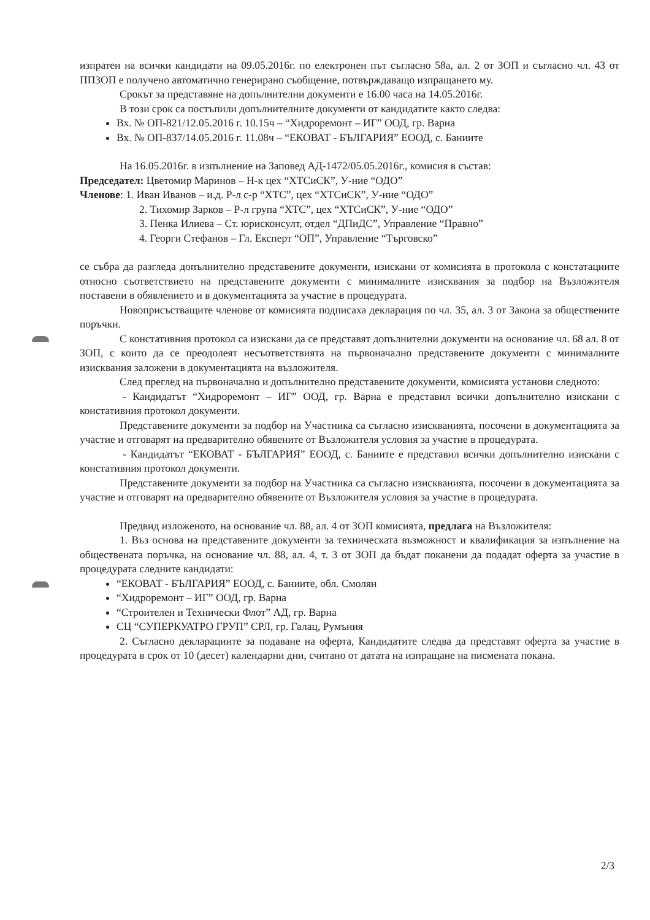изпратен на всички кандидати на 09.05.2016г. по електронен път съгласно 58а, ал. 2 от ЗОП и съгласно чл. 43 от ППЗОП е получено автоматично генерирано съобщение, потвърждаващо изпращането му.
Срокът за представяне на допълнителни документи е 16.00 часа на 14.05.2016г.
В този срок са постъпили допълнителните документи от кандидатите както следва:
Вх. № ОП-821/12.05.2016 г. 10.15ч – “Хидроремонт – ИГ” ООД, гр. Варна
Вх. № ОП-837/14.05.2016 г. 11.08ч – “ЕКОВАТ - БЪЛГАРИЯ” ЕООД, с. Баниите
На 16.05.2016г. в изпълнение на Заповед АД-1472/05.05.2016г., комисия в състав:
Председател: Цветомир Маринов – Н-к цех “ХТСиСК”, У-ние “ОДО”
Членове: 1. Иван Иванов – и.д. Р-л с-р “ХТС”, цех “ХТСиСК”, У-ние “ОДО”
2. Тихомир Зарков – Р-л група “ХТС”, цех “ХТСиСК”, У-ние “ОДО”
3. Пенка Илиева – Ст. юрисконсулт, отдел “ДПиДС”, Управление “Правно”
4. Георги Стефанов – Гл. Експерт “ОП”, Управление “Търговско”
се събра да разгледа допълнително представените документи, изискани от комисията в протокола с констатациите относно съответствието на представените документи с минималните изисквания за подбор на Възложителя поставени в обявлението и в документацията за участие в процедурата.
Новоприсъстващите членове от комисията подписаха декларация по чл. 35, ал. 3 от Закона за обществените поръчки.
С констативния протокол са изискани да се представят допълнителни документи на основание чл. 68 ал. 8 от ЗОП, с които да се преодолеят несъответствията на първоначално представените документи с минималните изисквания заложени в документацията на възложителя.
След преглед на първоначално и допълнително представените документи, комисията установи следното:
- Кандидатът “Хидроремонт – ИГ” ООД, гр. Варна е представил всички допълнително изискани с констативния протокол документи.
Представените документи за подбор на Участника са съгласно изискванията, посочени в документацията за участие и отговарят на предварително обявените от Възложителя условия за участие в процедурата.
- Кандидатът “ЕКОВАТ - БЪЛГАРИЯ” ЕООД, с. Баниите е представил всички допълнително изискани с констативния протокол документи.
Представените документи за подбор на Участника са съгласно изискванията, посочени в документацията за участие и отговарят на предварително обявените от Възложителя условия за участие в процедурата.
Предвид изложеното, на основание чл. 88, ал. 4 от ЗОП комисията, предлага на Възложителя:
1. Въз основа на представените документи за техническата възможност и квалификация за изпълнение на обществената поръчка, на основание чл. 88, ал. 4, т. 3 от ЗОП да бъдат поканени да подадат оферта за участие в процедурата следните кандидати:
“ЕКОВАТ - БЪЛГАРИЯ” ЕООД, с. Баниите, обл. Смолян
“Хидроремонт – ИГ” ООД, гр. Варна
“Строителен и Технически Флот” АД, гр. Варна
СЦ “СУПЕРКУАТРО ГРУП” СРЛ, гр. Галац, Румъния
2. Съгласно декларациите за подаване на оферта, Кандидатите следва да представят оферта за участие в процедурата в срок от 10 (десет) календарни дни, считано от датата на изпращане на писмената покана.
2/3